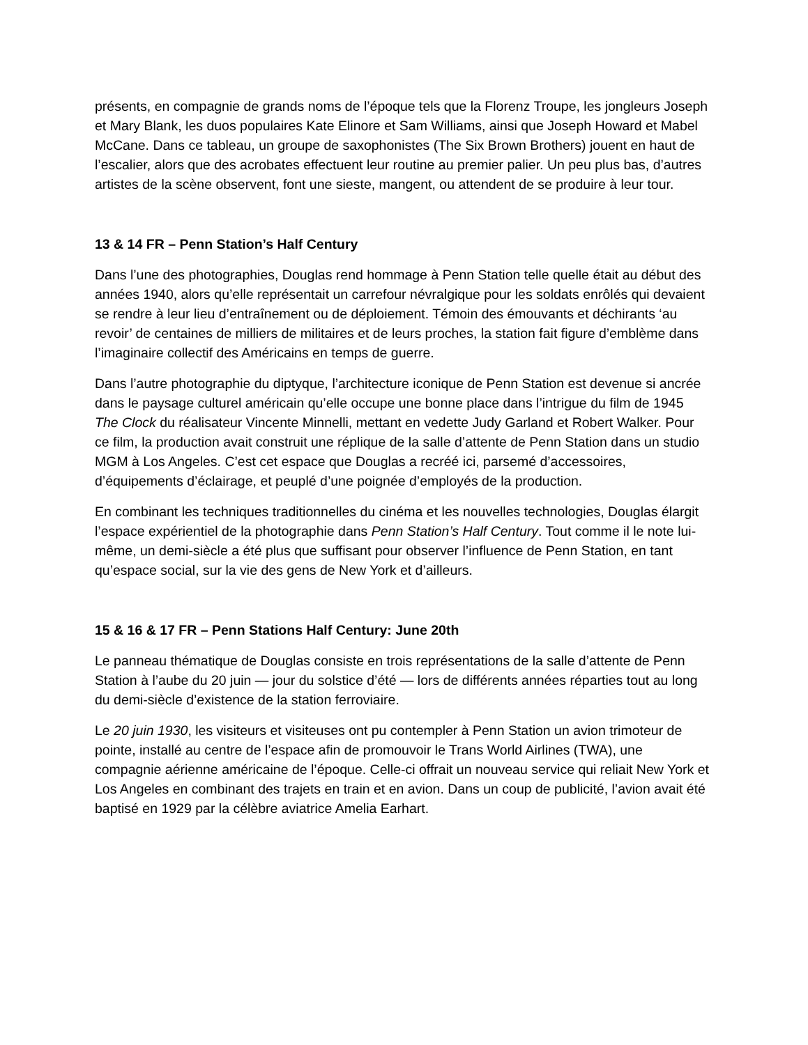présents, en compagnie de grands noms de l’époque tels que la Florenz Troupe, les jongleurs Joseph et Mary Blank, les duos populaires Kate Elinore et Sam Williams, ainsi que Joseph Howard et Mabel McCane. Dans ce tableau, un groupe de saxophonistes (The Six Brown Brothers) jouent en haut de l’escalier, alors que des acrobates effectuent leur routine au premier palier. Un peu plus bas, d’autres artistes de la scène observent, font une sieste, mangent, ou attendent de se produire à leur tour.
13 & 14 FR – Penn Station’s Half Century
Dans l’une des photographies, Douglas rend hommage à Penn Station telle quelle était au début des années 1940, alors qu’elle représentait un carrefour névralgique pour les soldats enrôlés qui devaient se rendre à leur lieu d’entraînement ou de déploiement. Témoin des émouvants et déchirants ‘au revoir’ de centaines de milliers de militaires et de leurs proches, la station fait figure d’emblème dans l’imaginaire collectif des Américains en temps de guerre.
Dans l’autre photographie du diptyque, l’architecture iconique de Penn Station est devenue si ancrée dans le paysage culturel américain qu’elle occupe une bonne place dans l’intrigue du film de 1945 The Clock du réalisateur Vincente Minnelli, mettant en vedette Judy Garland et Robert Walker. Pour ce film, la production avait construit une réplique de la salle d’attente de Penn Station dans un studio MGM à Los Angeles. C’est cet espace que Douglas a recréé ici, parsemé d’accessoires, d’équipements d’éclairage, et peuplé d’une poignée d’employés de la production.
En combinant les techniques traditionnelles du cinéma et les nouvelles technologies, Douglas élargit l’espace expérientiel de la photographie dans Penn Station’s Half Century. Tout comme il le note lui-même, un demi-siècle a été plus que suffisant pour observer l’influence de Penn Station, en tant qu’espace social, sur la vie des gens de New York et d’ailleurs.
15 & 16 & 17 FR – Penn Stations Half Century: June 20th
Le panneau thématique de Douglas consiste en trois représentations de la salle d’attente de Penn Station à l’aube du 20 juin — jour du solstice d’été — lors de différents années réparties tout au long du demi-siècle d’existence de la station ferroviaire.
Le 20 juin 1930, les visiteurs et visiteuses ont pu contempler à Penn Station un avion trimoteur de pointe, installé au centre de l’espace afin de promouvoir le Trans World Airlines (TWA), une compagnie aérienne américaine de l’époque. Celle-ci offrait un nouveau service qui reliait New York et Los Angeles en combinant des trajets en train et en avion. Dans un coup de publicité, l’avion avait été baptisé en 1929 par la célèbre aviatrice Amelia Earhart.